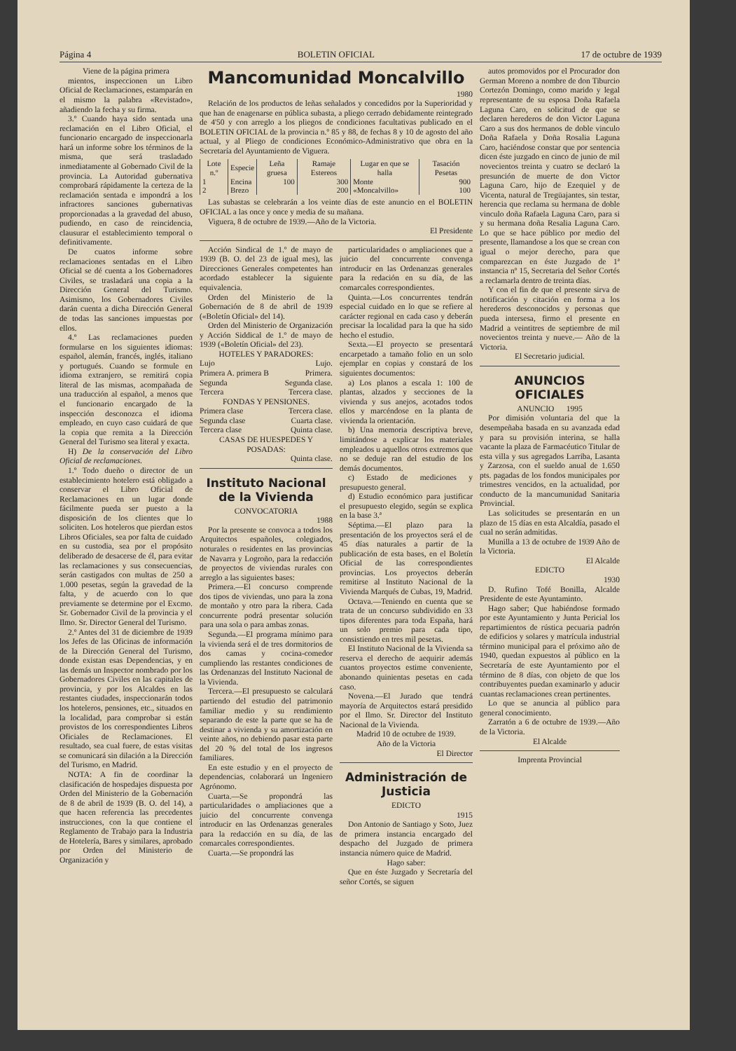Página 4 BOLETIN OFICIAL 17 de octubre de 1939
Viene de la página primera
mientos, inspeccionen un Libro Oficial de Reclamaciones, estamparán en el mismo la palabra «Revistado», añadiendo la fecha y su firma.
3.º Cuando haya sido sentada una reclamación en el Libro Oficial, el funcionario encargado de inspeccionarla hará un informe sobre los términos de la misma, que será trasladado inmediatamente al Gobernado Civil de la provincia. La Autoridad gubernativa comprobará rápidamente la certeza de la reclamación sentada e impondrá a los infractores sanciones gubernativas proporcionadas a la gravedad del abuso, pudiendo, en caso de reincidencia, clausurar el establecimiento temporal o definitivamente.
De cuatos informe sobre reclamaciones sentadas en el Libro Oficial se dé cuenta a los Gobernadores Civiles, se trasladará una copia a la Dirección General del Turismo. Asimismo, los Gobernadores Civiles darán cuenta a dicha Dirección General de todas las sanciones impuestas por ellos.
4.º Las reclamaciones pueden formularse en los siguientes idiomas: español, alemán, francés, inglés, italiano y portugués. Cuando se formule en idioma extranjero, se remitirá copia literal de las mismas, acompañada de una traducción al español, a menos que el funcionario encargado de la inspección desconozca el idioma empleado, en cuyo caso cuidará de que la copia que remita a la Dirección General del Turismo sea literal y exacta.
H) De la conservación del Libro Oficial de reclamaciones.
1.º Todo dueño o director de un establecimiento hotelero está obligado a conservar el Libro Oficial de Reclamaciones en un lugar donde fácilmente pueda ser puesto a la disposición de los clientes que lo soliciten. Los hoteleros que pierdan estos Libros Oficiales, sea por falta de cuidado en su custodia, sea por el propósito deliberado de desacerse de él, para evitar las reclamaciones y sus consecuencias, serán castigados con multas de 250 a 1.000 pesetas, según la gravedad de la falta, y de acuerdo con lo que previamente se determine por el Excmo. Sr. Gobernador Civil de la provincia y el Ilmo. Sr. Director General del Turismo.
2.º Antes del 31 de diciembre de 1939 los Jefes de las Oficinas de información de la Dirección General del Turismo, donde existan esas Dependencias, y en las demás un Inspector nombrado por los Gobernadores Civiles en las capitales de provincia, y por los Alcaldes en las restantes ciudades, inspeccionarán todos los hoteleros, pensiones, etc., situados en la localidad, para comprobar si están provistos de los correspondientes Libros Oficiales de Reclamaciones. El resultado, sea cual fuere, de estas visitas se comunicará sin dilación a la Dirección del Turismo, en Madrid.
NOTA: A fin de coordinar la clasificación de hospedajes dispuesta por Orden del Ministerio de la Gobernación de 8 de abril de 1939 (B. O. del 14), a que hacen referencia las precedentes instrucciones, con la que contiene el Reglamento de Trabajo para la Industria de Hotelería, Bares y similares, aprobado por Orden del Ministerio de Organización y
Mancomunidad Moncalvillo
1980
Relación de los productos de leñas señalados y concedidos por la Superioridad y que han de enagenarse en pública subasta, a pliego cerrado debidamente reintegrado de 4'50 y con arreglo a los pliegos de condiciones facultativas publicado en el BOLETIN OFICIAL de la provincia n.º 85 y 88, de fechas 8 y 10 de agosto del año actual, y al Pliego de condiciones Económico-Administrativo que obra en la Secretaría del Ayuntamiento de Viguera.
| Lote n.º | Especie | Leña gruesa | Ramaje Estereos | Lugar en que se halla | Tasación Pesetas |
| --- | --- | --- | --- | --- | --- |
| 1 | Encina | 100 | 300 | Monte | 900 |
| 2 | Brezo | | 200 | «Moncalvillo» | 100 |
Las subastas se celebrarán a los veinte días de este anuncio en el BOLETIN OFICIAL a las once y once y media de su mañana.
Viguera, 8 de octubre de 1939.—Año de la Victoria.
El Presidente
Acción Sindical de 1.º de mayo de 1939 (B. O. del 23 de igual mes), las Direcciones Generales competentes han acordado establecer la siguiente equivalencia.
Orden del Ministerio de la Gobernación de 8 de abril de 1939 («Boletín Oficial» del 14).
Orden del Ministerio de Organización y Acción Siddical de 1.º de mayo de 1939 («Boletín Oficial» del 23).
HOTELES Y PARADORES:
Lujo Lujo.
Primera A. primera B Primera.
Segunda Segunda clase.
Tercera Tercera clase.
FONDAS Y PENSIONES.
Primera clase Tercera clase.
Segunda clase Cuarta clase.
Tercera clase Quinta clase.
CASAS DE HUESPEDES Y POSADAS:
Quinta clase.
Instituto Nacional de la Vivienda
CONVOCATORIA
1988
Por la presente se convoca a todos los Arquitectos españoles, colegiados, noturales o residentes en las provincias de Navarra y Logroño, para la redacción de proyectos de viviendas rurales con arreglo a las siguientes bases:
Primera.—El concurso comprende dos tipos de viviendas, uno para la zona de montaño y otro para la ribera. Cada concurrente podrá presentar solución para una sola o para ambas zonas.
Segunda.—El programa mínimo para la vivienda será el de tres dormitorios de dos camas y cocina-comedor cumpliendo las restantes condiciones de las Ordenanzas del Instituto Nacional de la Vivienda.
Tercera.—El presupuesto se calculará partiendo del estudio del patrimonio familiar medio y su rendimiento separando de este la parte que se ha de destinar a vivienda y su amortización en veinte años, no debiendo pasar esta parte del 20 % del total de los ingresos familiares.
En este estudio y en el proyecto de dependencias, colaborará un Ingeniero Agrónomo.
Cuarta.—Se propondrá las particularidades o ampliaciones que a juicio del concurrente convenga introducir en las Ordenanzas generales para la redacción en su día, de las comarcales correspondientes.
Cuarta.—Se propondrá las
particularidades o ampliaciones que a juicio del concurrente convenga introducir en las Ordenanzas generales para la redación en su día, de las comarcales correspondientes.
Quinta.—Los concurrentes tendrán especial cuidado en lo que se refiere al carácter regional en cada caso y deberán precisar la localidad para la que ha sido hecho el estudio.
Sexta.—El proyecto se presentará encarpetado a tamaño folio en un solo ejemplar en copias y constará de los siguientes documentos:
a) Los planos a escala 1: 100 de plantas, alzados y secciones de la vivienda y sus anejos, acotados todos ellos y marcéndose en la planta de vivienda la orientación.
b) Una memoria descriptiva breve, limitándose a explicar los materiales empleados u aquellos otros extremos que no se deduje ran del estudio de los demás documentos.
c) Estado de mediciones y presupuesto general.
d) Estudio económico para justificar el presupuesto elegido, según se explica en la base 3.ª
Séptima.—El plazo para la presentación de los proyectos será el de 45 días naturales a partir de la publicación de esta bases, en el Boletín Oficial de las correspondientes provincias. Los proyectos deberán remitirse al Instituto Nacional de la Vivienda Marqués de Cubas, 19, Madrid.
Octava.—Teniendo en cuenta que se trata de un concurso subdividido en 33 tipos diferentes para toda España, hará un solo premio para cada tipo, consistiendo en tres mil pesetas.
El Instituto Nacional de la Vivienda sa reserva el derecho de aequirir además cuantos proyectos estime conveniente, abonando quinientas pesetas en cada caso.
Novena.—El Jurado que tendrá mayoría de Arquitectos estará presidido por el Ilmo. Sr. Director del Instituto Nacional de la Vivienda.
Madrid 10 de octubre de 1939.
Año de la Victoria
El Director
Administración de Justicia
EDICTO
1915
Don Antonio de Santiago y Soto, Juez de primera instancia encargado del despacho del Juzgado de primera instancia número quice de Madrid.
Hago saber:
Que en éste Juzgado y Secretaría del señor Cortés, se siguen
autos promovidos por el Procurador don German Moreno a nombre de don Tiburcio Cortezón Domingo, como marido y legal representante de su esposa Doña Rafaela Laguna Caro, en solicitud de que se declaren herederos de don Victor Laguna Caro a sus dos hermanos de doble vinculo Doña Rafaela y Doña Rosalia Laguna Caro, haciéndose constar que por sentencia dicen éste juzgado en cinco de junio de mil novecientos treinta y cuatro se declaró la presunción de muerte de don Victor Laguna Caro, hijo de Ezequiel y de Vicenta, natural de Tregüajantes, sin testar, herencia que reclama su hermana de doble vinculo doña Rafaela Laguna Caro, para si y su hermana doña Resalia Laguna Caro. Lo que se hace público por medio del presente, llamandose a los que se crean con igual o mejor derecho, para que comparezcan en éste Juzgado de 1ª instancia nº 15, Secretaria del Señor Cortés a reclamarla dentro de treinta días.
Y con el fin de que el presente sirva de notificación y citación en forma a los herederos desconocidos y personas que pueda intersesa, firmo el presente en Madrid a veintitres de septiembre de mil novecientos treinta y nueve.— Año de la Victoria.
El Secretario judicial.
ANUNCIOS OFICIALES
ANUNCIO 1995
Por dimisión voluntaria del que la desempeñaba basada en su avanzada edad y para su provisión interina, se halla vacante la plaza de Farmacéutico Titular de esta villa y sus agregados Larriba, Lasanta y Zarzosa, con el sueldo anual de 1.650 pts. pagadas de los fondos municipales por trimestres vencidos, en la actualidad, por conducto de la mancumunidad Sanitaria Provincial.
Las solicitudes se presentarán en un plazo de 15 días en esta Alcaldía, pasado el cual no serán admitidas.
Munilla a 13 de octubre de 1939 Año de la Victoria.
El Alcalde
EDICTO
1930
D. Rufino Tofé Bonilla, Alcalde Presidente de este Ayuntaminto.
Hago saber; Que habiéndose formado por este Ayuntamiento y Junta Pericial los repartimientos de rústica pecuaria padrón de edificios y solares y matrícula industrial término municipal para el próximo año de 1940, quedan expuestos al público en la Secretaría de este Ayuntamiento por el término de 8 días, con objeto de que los contribuyentes puedan examinarlo y aducir cuantas reclamaciones crean pertinentes.
Lo que se anuncia al público para general conocimiento.
Zarratón a 6 de octubre de 1939.—Año de la Victoria.
El Alcalde
Imprenta Provincial